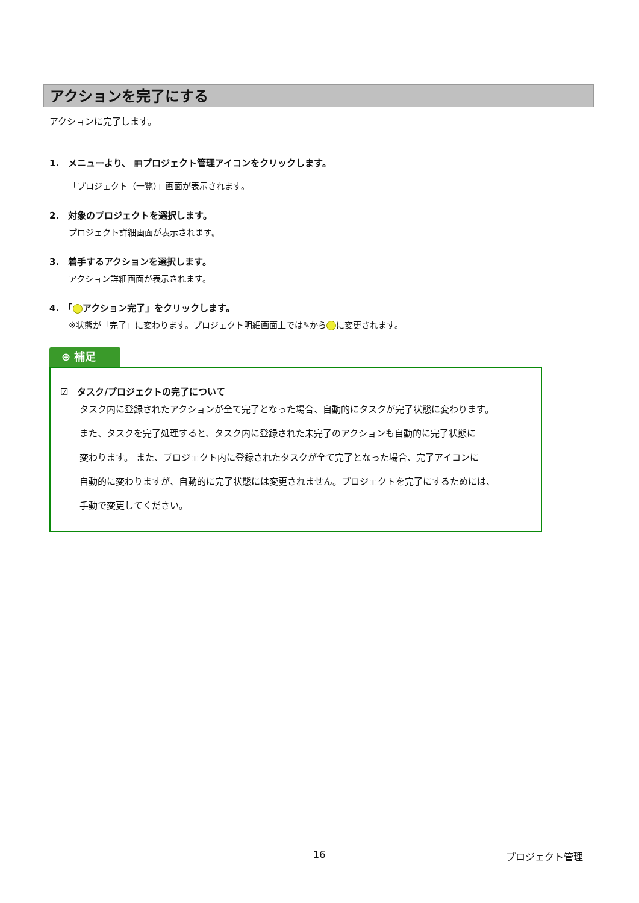アクションを完了にする
アクションに完了します。
1.　メニューより、 ▦プロジェクト管理アイコンをクリックします。
「プロジェクト（一覧）」画面が表示されます。
2.　対象のプロジェクトを選択します。
プロジェクト詳細画面が表示されます。
3.　着手するアクションを選択します。
アクション詳細画面が表示されます。
4.　「 アクション完了」をクリックします。
※状態が「完了」に変わります。プロジェクト明細画面上では✎から に変更されます。
⊕ 補足
☑　タスク/プロジェクトの完了について
タスク内に登録されたアクションが全て完了となった場合、自動的にタスクが完了状態に変わります。
また、タスクを完了処理すると、タスク内に登録された未完了のアクションも自動的に完了状態に
変わります。 また、プロジェクト内に登録されたタスクが全て完了となった場合、完了アイコンに
自動的に変わりますが、自動的に完了状態には変更されません。プロジェクトを完了にするためには、
手動で変更してください。
16 プロジェクト管理